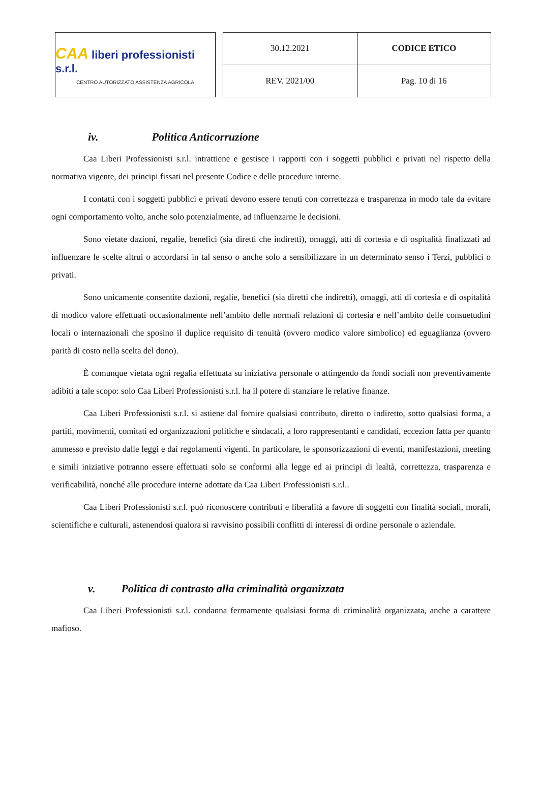CAA liberi professionisti s.r.l.
CENTRO AUTORIZZATO ASSISTENZA AGRICOLA
| 30.12.2021 | CODICE ETICO |
| REV. 2021/00 | Pag. 10 di 16 |
iv. Politica Anticorruzione
Caa Liberi Professionisti s.r.l. intrattiene e gestisce i rapporti con i soggetti pubblici e privati nel rispetto della normativa vigente, dei principi fissati nel presente Codice e delle procedure interne.
I contatti con i soggetti pubblici e privati devono essere tenuti con correttezza e trasparenza in modo tale da evitare ogni comportamento volto, anche solo potenzialmente, ad influenzarne le decisioni.
Sono vietate dazioni, regalie, benefici (sia diretti che indiretti), omaggi, atti di cortesia e di ospitalità finalizzati ad influenzare le scelte altrui o accordarsi in tal senso o anche solo a sensibilizzare in un determinato senso i Terzi, pubblici o privati.
Sono unicamente consentite dazioni, regalie, benefici (sia diretti che indiretti), omaggi, atti di cortesia e di ospitalità di modico valore effettuati occasionalmente nell’ambito delle normali relazioni di cortesia e nell’ambito delle consuetudini locali o internazionali che sposino il duplice requisito di tenuità (ovvero modico valore simbolico) ed eguaglianza (ovvero parità di costo nella scelta del dono).
È comunque vietata ogni regalia effettuata su iniziativa personale o attingendo da fondi sociali non preventivamente adibiti a tale scopo: solo Caa Liberi Professionisti s.r.l. ha il potere di stanziare le relative finanze.
Caa Liberi Professionisti s.r.l. si astiene dal fornire qualsiasi contributo, diretto o indiretto, sotto qualsiasi forma, a partiti, movimenti, comitati ed organizzazioni politiche e sindacali, a loro rappresentanti e candidati, eccezion fatta per quanto ammesso e previsto dalle leggi e dai regolamenti vigenti. In particolare, le sponsorizzazioni di eventi, manifestazioni, meeting e simili iniziative potranno essere effettuati solo se conformi alla legge ed ai principi di lealtà, correttezza, trasparenza e verificabilità, nonché alle procedure interne adottate da Caa Liberi Professionisti s.r.l..
Caa Liberi Professionisti s.r.l. può riconoscere contributi e liberalità a favore di soggetti con finalità sociali, morali, scientifiche e culturali, astenendosi qualora si ravvisino possibili conflitti di interessi di ordine personale o aziendale.
v. Politica di contrasto alla criminalità organizzata
Caa Liberi Professionisti s.r.l. condanna fermamente qualsiasi forma di criminalità organizzata, anche a carattere mafioso.